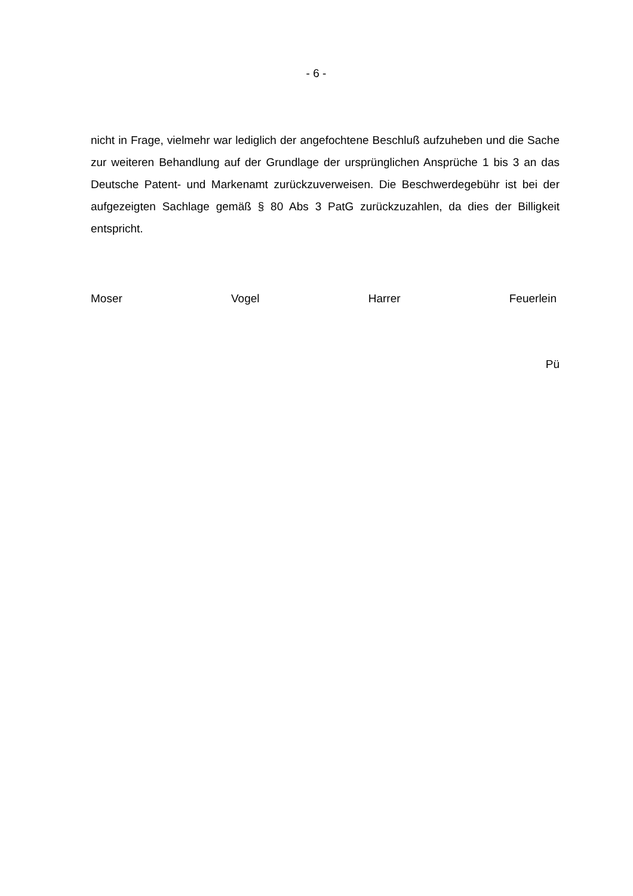- 6 -
nicht in Frage, vielmehr war lediglich der angefochtene Beschluß aufzuheben und die Sache zur weiteren Behandlung auf der Grundlage der ursprünglichen Ansprü­che 1 bis 3 an das Deutsche Patent- und Markenamt zurückzuverweisen. Die Be­schwerdegebühr ist bei der aufgezeigten Sachlage gemäß § 80 Abs 3 PatG zu­rückzuzahlen, da dies der Billigkeit entspricht.
Moser Vogel Harrer Feuerlein
Pü